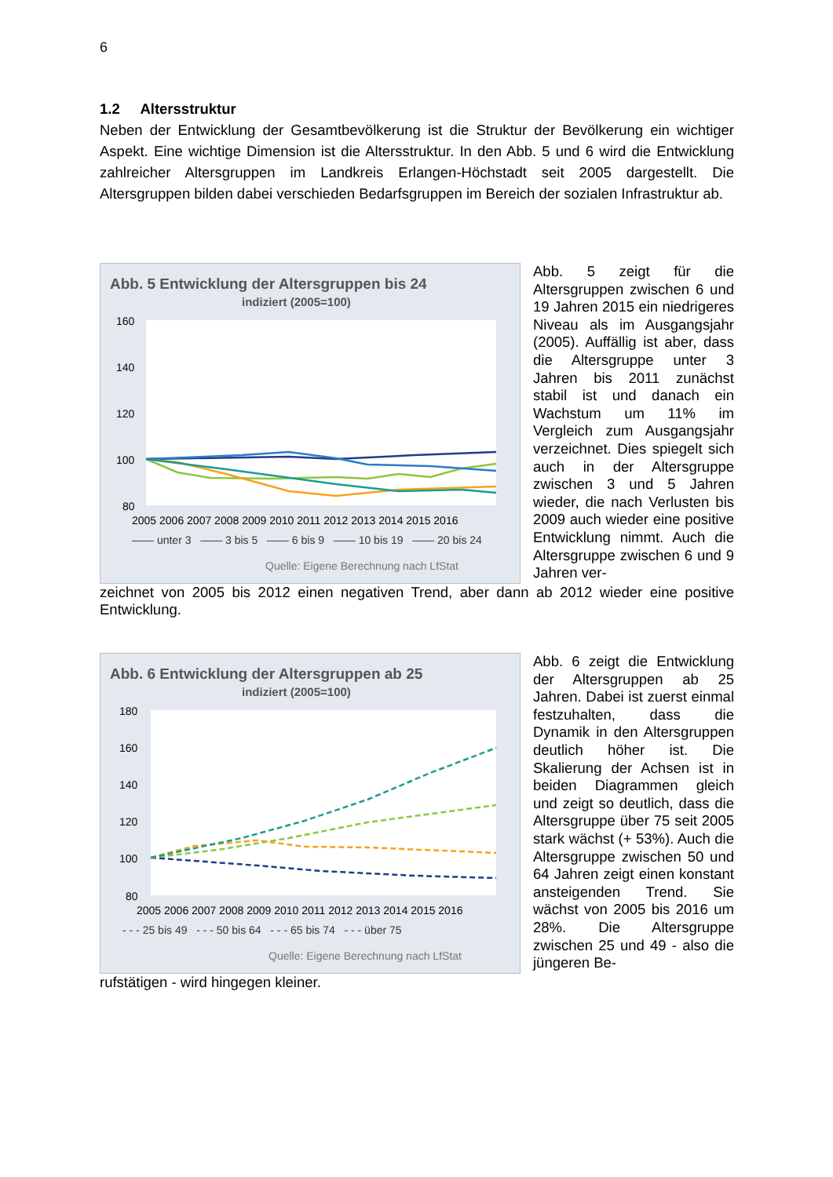6
1.2 Altersstruktur
Neben der Entwicklung der Gesamtbevölkerung ist die Struktur der Bevölkerung ein wichtiger Aspekt. Eine wichtige Dimension ist die Altersstruktur. In den Abb. 5 und 6 wird die Entwicklung zahlreicher Altersgruppen im Landkreis Erlangen-Höchstadt seit 2005 dargestellt. Die Altersgruppen bilden dabei verschieden Bedarfsgruppen im Bereich der sozialen Infrastruktur ab.
Abb. 5 Entwicklung der Altersgruppen bis 24
indiziert (2005=100)
160
140
120
100
80
2005 2006 2007 2008 2009 2010 2011 2012 2013 2014 2015 2016
—— unter 3 —— 3 bis 5 —— 6 bis 9 —— 10 bis 19 —— 20 bis 24
Quelle: Eigene Berechnung nach LfStat
Abb. 5 zeigt für die Altersgruppen zwischen 6 und 19 Jahren 2015 ein niedrigeres Niveau als im Ausgangsjahr (2005). Auffällig ist aber, dass die Altersgruppe unter 3 Jahren bis 2011 zunächst stabil ist und danach ein Wachstum um 11% im Vergleich zum Ausgangsjahr verzeichnet. Dies spiegelt sich auch in der Altersgruppe zwischen 3 und 5 Jahren wieder, die nach Verlusten bis 2009 auch wieder eine positive Entwicklung nimmt. Auch die Altersgruppe zwischen 6 und 9 Jahren ver-
zeichnet von 2005 bis 2012 einen negativen Trend, aber dann ab 2012 wieder eine positive Entwicklung.
Abb. 6 Entwicklung der Altersgruppen ab 25
indiziert (2005=100)
180
160
140
120
100
80
2005 2006 2007 2008 2009 2010 2011 2012 2013 2014 2015 2016
- - - 25 bis 49 - - - 50 bis 64 - - - 65 bis 74 - - - über 75
Quelle: Eigene Berechnung nach LfStat
Abb. 6 zeigt die Entwicklung der Altersgruppen ab 25 Jahren. Dabei ist zuerst einmal festzuhalten, dass die Dynamik in den Altersgruppen deutlich höher ist. Die Skalierung der Achsen ist in beiden Diagrammen gleich und zeigt so deutlich, dass die Altersgruppe über 75 seit 2005 stark wächst (+ 53%). Auch die Altersgruppe zwischen 50 und 64 Jahren zeigt einen konstant ansteigenden Trend. Sie wächst von 2005 bis 2016 um 28%. Die Altersgruppe zwischen 25 und 49 - also die jüngeren Be-
rufstätigen - wird hingegen kleiner.